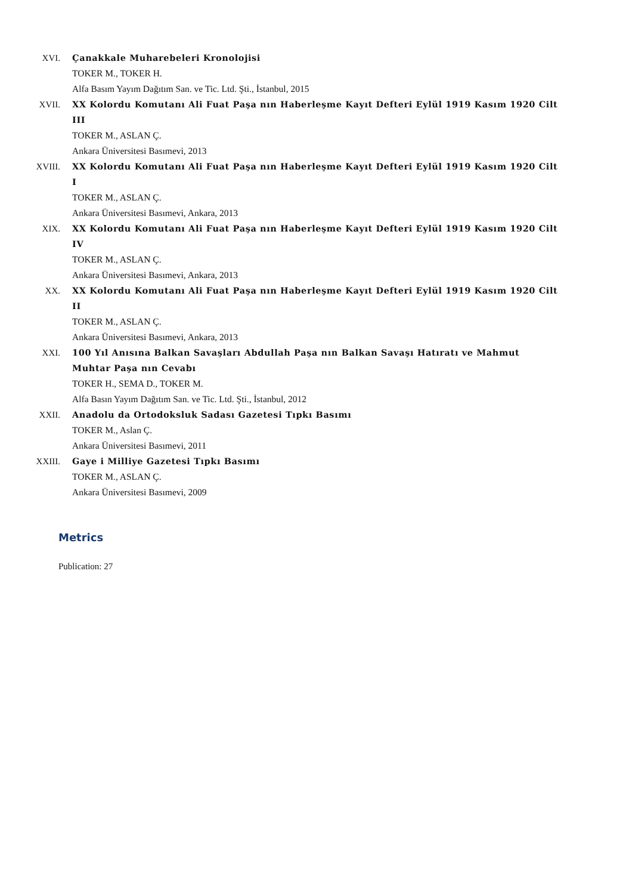XVI. Çanakkale Muharebeleri Kronolojisi
TOKER M., TOKER H.
Alfa Basım Yayım Dağıtım San. ve Tic. Ltd. Şti., İstanbul, 2015
XVII. XX Kolordu Komutanı Ali Fuat Paşa nın Haberleşme Kayıt Defteri Eylül 1919 Kasım 1920 Cilt III
TOKER M., ASLAN Ç.
Ankara Üniversitesi Basımevi, 2013
XVIII. XX Kolordu Komutanı Ali Fuat Paşa nın Haberleşme Kayıt Defteri Eylül 1919 Kasım 1920 Cilt I
TOKER M., ASLAN Ç.
Ankara Üniversitesi Basımevi, Ankara, 2013
XIX. XX Kolordu Komutanı Ali Fuat Paşa nın Haberleşme Kayıt Defteri Eylül 1919 Kasım 1920 Cilt IV
TOKER M., ASLAN Ç.
Ankara Üniversitesi Basımevi, Ankara, 2013
XX. XX Kolordu Komutanı Ali Fuat Paşa nın Haberleşme Kayıt Defteri Eylül 1919 Kasım 1920 Cilt II
TOKER M., ASLAN Ç.
Ankara Üniversitesi Basımevi, Ankara, 2013
XXI. 100 Yıl Anısına Balkan Savaşları Abdullah Paşa nın Balkan Savaşı Hatıratı ve Mahmut Muhtar Paşa nın Cevabı
TOKER H., SEMA D., TOKER M.
Alfa Basın Yayım Dağıtım San. ve Tic. Ltd. Şti., İstanbul, 2012
XXII. Anadolu da Ortodoksluk Sadası Gazetesi Tıpkı Basımı
TOKER M., Aslan Ç.
Ankara Üniversitesi Basımevi, 2011
XXIII. Gaye i Milliye Gazetesi Tıpkı Basımı
TOKER M., ASLAN Ç.
Ankara Üniversitesi Basımevi, 2009
Metrics
Publication: 27